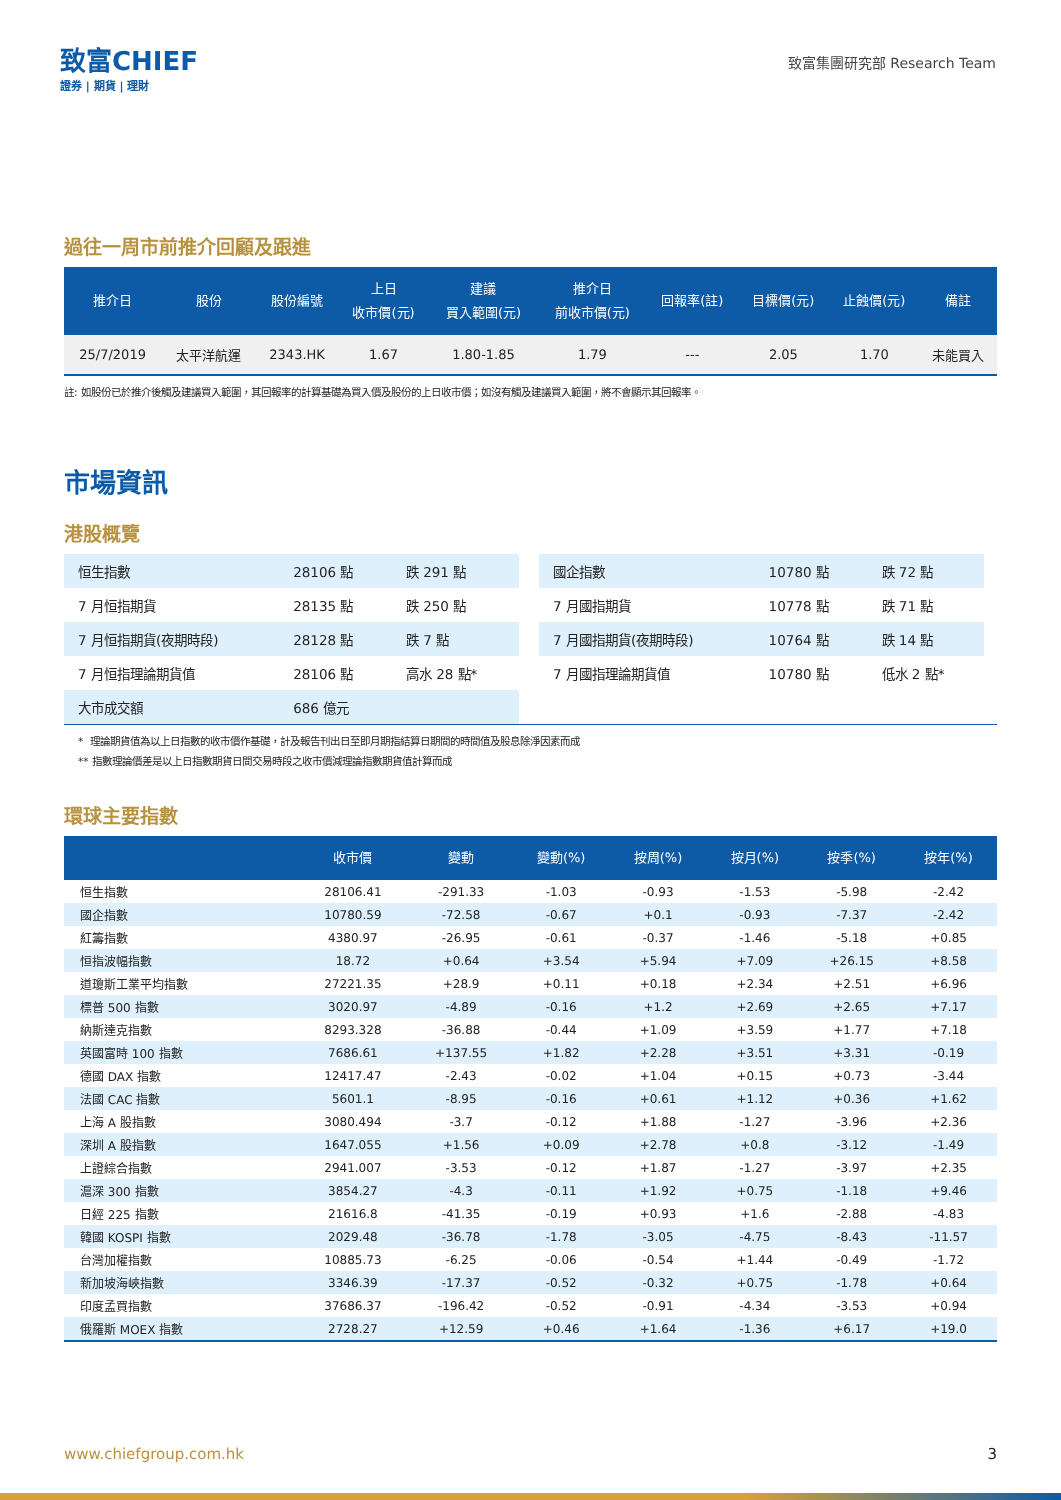致富CHIEF
證券 | 期貨 | 理財
致富集團研究部 Research Team
過往一周市前推介回顧及跟進
| 推介日 | 股份 | 股份編號 | 上日 收市價(元) | 建議 買入範圍(元) | 推介日 前收市價(元) | 回報率(註) | 目標價(元) | 止蝕價(元) | 備註 |
| --- | --- | --- | --- | --- | --- | --- | --- | --- | --- |
| 25/7/2019 | 太平洋航運 | 2343.HK | 1.67 | 1.80-1.85 | 1.79 | --- | 2.05 | 1.70 | 未能買入 |
註: 如股份已於推介後觸及建議買入範圍，其回報率的計算基礎為買入價及股份的上日收市價；如沒有觸及建議買入範圍，將不會顯示其回報率。
市場資訊
港股概覽
| 恒生指數 | 28106 點 | 跌 291 點 |
| 7 月恒指期貨 | 28135 點 | 跌 250 點 |
| 7 月恒指期貨(夜期時段) | 28128 點 | 跌 7 點 |
| 7 月恒指理論期貨值 | 28106 點 | 高水 28 點* |
| 大市成交額 | 686 億元 | |
| 國企指數 | 10780 點 | 跌 72 點 |
| 7 月國指期貨 | 10778 點 | 跌 71 點 |
| 7 月國指期貨(夜期時段) | 10764 點 | 跌 14 點 |
| 7 月國指理論期貨值 | 10780 點 | 低水 2 點* |
* 理論期貨值為以上日指數的收市價作基礎，計及報告刊出日至即月期指結算日期間的時間值及股息除淨因素而成
** 指數理論價差是以上日指數期貨日間交易時段之收市價減理論指數期貨值計算而成
環球主要指數
| | 收市價 | 變動 | 變動(%) | 按周(%) | 按月(%) | 按季(%) | 按年(%) |
| --- | --- | --- | --- | --- | --- | --- | --- |
| 恒生指數 | 28106.41 | -291.33 | -1.03 | -0.93 | -1.53 | -5.98 | -2.42 |
| 國企指數 | 10780.59 | -72.58 | -0.67 | +0.1 | -0.93 | -7.37 | -2.42 |
| 紅籌指數 | 4380.97 | -26.95 | -0.61 | -0.37 | -1.46 | -5.18 | +0.85 |
| 恒指波幅指數 | 18.72 | +0.64 | +3.54 | +5.94 | +7.09 | +26.15 | +8.58 |
| 道瓊斯工業平均指數 | 27221.35 | +28.9 | +0.11 | +0.18 | +2.34 | +2.51 | +6.96 |
| 標普 500 指數 | 3020.97 | -4.89 | -0.16 | +1.2 | +2.69 | +2.65 | +7.17 |
| 納斯達克指數 | 8293.328 | -36.88 | -0.44 | +1.09 | +3.59 | +1.77 | +7.18 |
| 英國富時 100 指數 | 7686.61 | +137.55 | +1.82 | +2.28 | +3.51 | +3.31 | -0.19 |
| 德國 DAX 指數 | 12417.47 | -2.43 | -0.02 | +1.04 | +0.15 | +0.73 | -3.44 |
| 法國 CAC 指數 | 5601.1 | -8.95 | -0.16 | +0.61 | +1.12 | +0.36 | +1.62 |
| 上海 A 股指數 | 3080.494 | -3.7 | -0.12 | +1.88 | -1.27 | -3.96 | +2.36 |
| 深圳 A 股指數 | 1647.055 | +1.56 | +0.09 | +2.78 | +0.8 | -3.12 | -1.49 |
| 上證綜合指數 | 2941.007 | -3.53 | -0.12 | +1.87 | -1.27 | -3.97 | +2.35 |
| 滬深 300 指數 | 3854.27 | -4.3 | -0.11 | +1.92 | +0.75 | -1.18 | +9.46 |
| 日經 225 指數 | 21616.8 | -41.35 | -0.19 | +0.93 | +1.6 | -2.88 | -4.83 |
| 韓國 KOSPI 指數 | 2029.48 | -36.78 | -1.78 | -3.05 | -4.75 | -8.43 | -11.57 |
| 台灣加權指數 | 10885.73 | -6.25 | -0.06 | -0.54 | +1.44 | -0.49 | -1.72 |
| 新加坡海峽指數 | 3346.39 | -17.37 | -0.52 | -0.32 | +0.75 | -1.78 | +0.64 |
| 印度孟買指數 | 37686.37 | -196.42 | -0.52 | -0.91 | -4.34 | -3.53 | +0.94 |
| 俄羅斯 MOEX 指數 | 2728.27 | +12.59 | +0.46 | +1.64 | -1.36 | +6.17 | +19.0 |
www.chiefgroup.com.hk 3